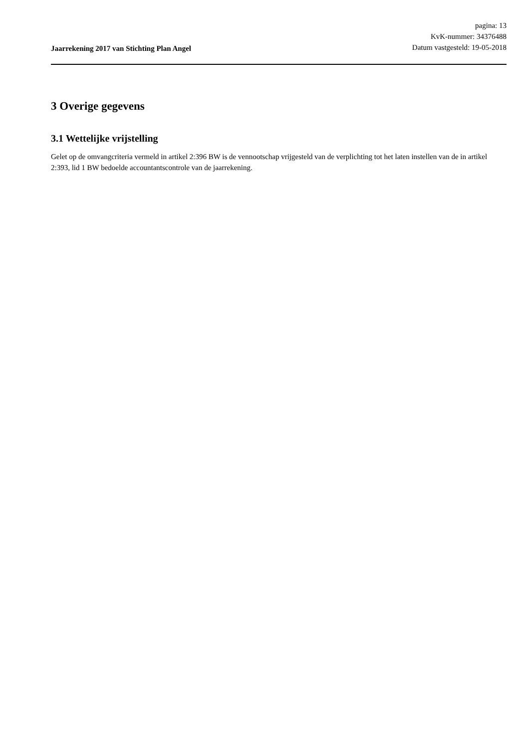Jaarrekening 2017 van Stichting Plan Angel
pagina: 13
KvK-nummer: 34376488
Datum vastgesteld: 19-05-2018
3 Overige gegevens
3.1 Wettelijke vrijstelling
Gelet op de omvangcriteria vermeld in artikel 2:396 BW is de vennootschap vrijgesteld van de verplichting tot het laten instellen van de in artikel 2:393, lid 1 BW bedoelde accountantscontrole van de jaarrekening.